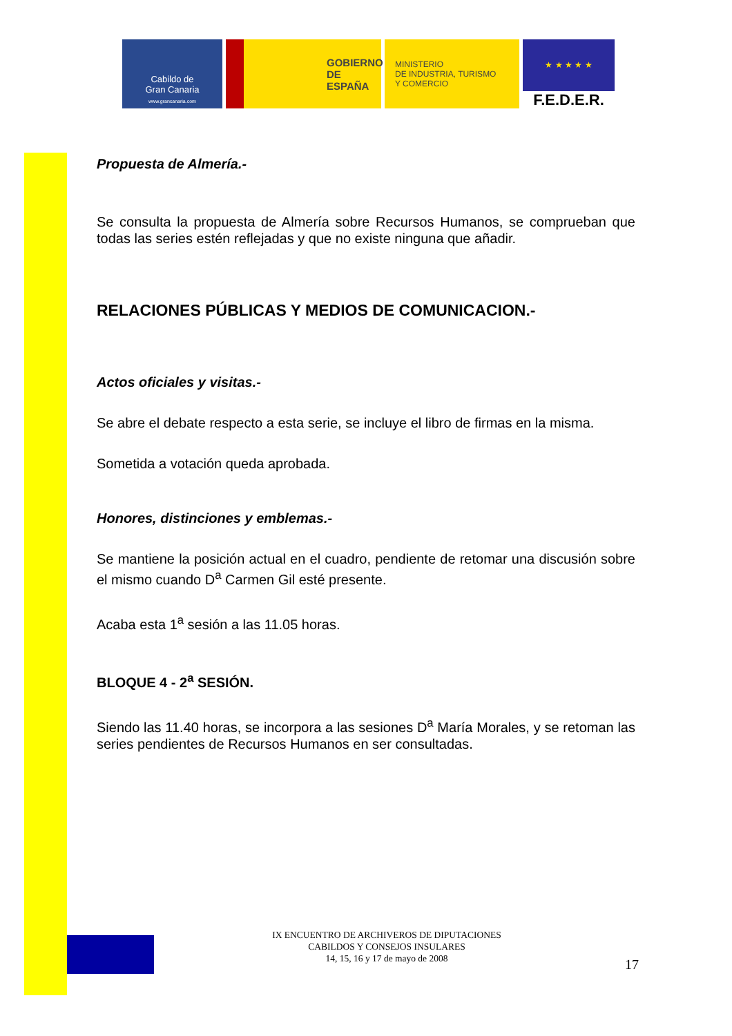Cabildo de
Gran Canaria
www.grancanaria.com
GOBIERNO
DE ESPAÑA
MINISTERIO
DE INDUSTRIA, TURISMO
Y COMERCIO
★ ★ ★ ★ ★
F.E.D.E.R.
Propuesta de Almería.-
Se consulta la propuesta de Almería sobre Recursos Humanos, se comprueban que todas las series estén reflejadas y que no existe ninguna que añadir.
RELACIONES PÚBLICAS Y MEDIOS DE COMUNICACION.-
Actos oficiales y visitas.-
Se abre el debate respecto a esta serie, se incluye el libro de firmas en la misma.
Sometida a votación queda aprobada.
Honores, distinciones y emblemas.-
Se mantiene la posición actual en el cuadro, pendiente de retomar una discusión sobre el mismo cuando D<sup>a</sup> Carmen Gil esté presente.
Acaba esta 1<sup>a</sup> sesión a las 11.05 horas.
BLOQUE 4 - 2<sup>a</sup> SESIÓN.
Siendo las 11.40 horas, se incorpora a las sesiones D<sup>a</sup> María Morales, y se retoman las series pendientes de Recursos Humanos en ser consultadas.
IX ENCUENTRO DE ARCHIVEROS DE DIPUTACIONES
CABILDOS Y CONSEJOS INSULARES
14, 15, 16 y 17 de mayo de 2008
17